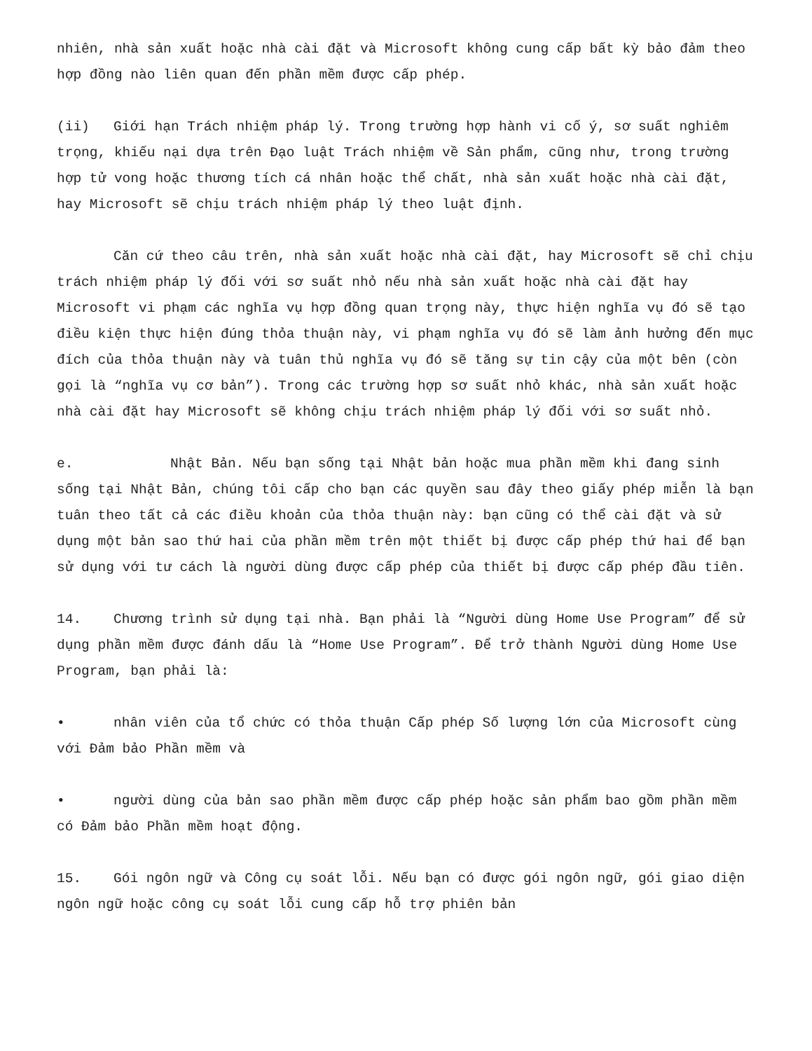nhiên, nhà sản xuất hoặc nhà cài đặt và Microsoft không cung cấp bất kỳ bảo đảm theo hợp đồng nào liên quan đến phần mềm được cấp phép.
(ii) Giới hạn Trách nhiệm pháp lý. Trong trường hợp hành vi cố ý, sơ suất nghiêm trọng, khiếu nại dựa trên Đạo luật Trách nhiệm về Sản phẩm, cũng như, trong trường hợp tử vong hoặc thương tích cá nhân hoặc thể chất, nhà sản xuất hoặc nhà cài đặt, hay Microsoft sẽ chịu trách nhiệm pháp lý theo luật định.
Căn cứ theo câu trên, nhà sản xuất hoặc nhà cài đặt, hay Microsoft sẽ chỉ chịu trách nhiệm pháp lý đối với sơ suất nhỏ nếu nhà sản xuất hoặc nhà cài đặt hay Microsoft vi phạm các nghĩa vụ hợp đồng quan trọng này, thực hiện nghĩa vụ đó sẽ tạo điều kiện thực hiện đúng thỏa thuận này, vi phạm nghĩa vụ đó sẽ làm ảnh hưởng đến mục đích của thỏa thuận này và tuân thủ nghĩa vụ đó sẽ tăng sự tin cậy của một bên (còn gọi là “nghĩa vụ cơ bản”). Trong các trường hợp sơ suất nhỏ khác, nhà sản xuất hoặc nhà cài đặt hay Microsoft sẽ không chịu trách nhiệm pháp lý đối với sơ suất nhỏ.
e. Nhật Bản. Nếu bạn sống tại Nhật bản hoặc mua phần mềm khi đang sinh sống tại Nhật Bản, chúng tôi cấp cho bạn các quyền sau đây theo giấy phép miễn là bạn tuân theo tất cả các điều khoản của thỏa thuận này: bạn cũng có thể cài đặt và sử dụng một bản sao thứ hai của phần mềm trên một thiết bị được cấp phép thứ hai để bạn sử dụng với tư cách là người dùng được cấp phép của thiết bị được cấp phép đầu tiên.
14. Chương trình sử dụng tại nhà. Bạn phải là “Người dùng Home Use Program” để sử dụng phần mềm được đánh dấu là “Home Use Program”. Để trở thành Người dùng Home Use Program, bạn phải là:
• nhân viên của tổ chức có thỏa thuận Cấp phép Số lượng lớn của Microsoft cùng với Đảm bảo Phần mềm và
• người dùng của bản sao phần mềm được cấp phép hoặc sản phẩm bao gồm phần mềm có Đảm bảo Phần mềm hoạt động.
15. Gói ngôn ngữ và Công cụ soát lỗi. Nếu bạn có được gói ngôn ngữ, gói giao diện ngôn ngữ hoặc công cụ soát lỗi cung cấp hỗ trợ phiên bản